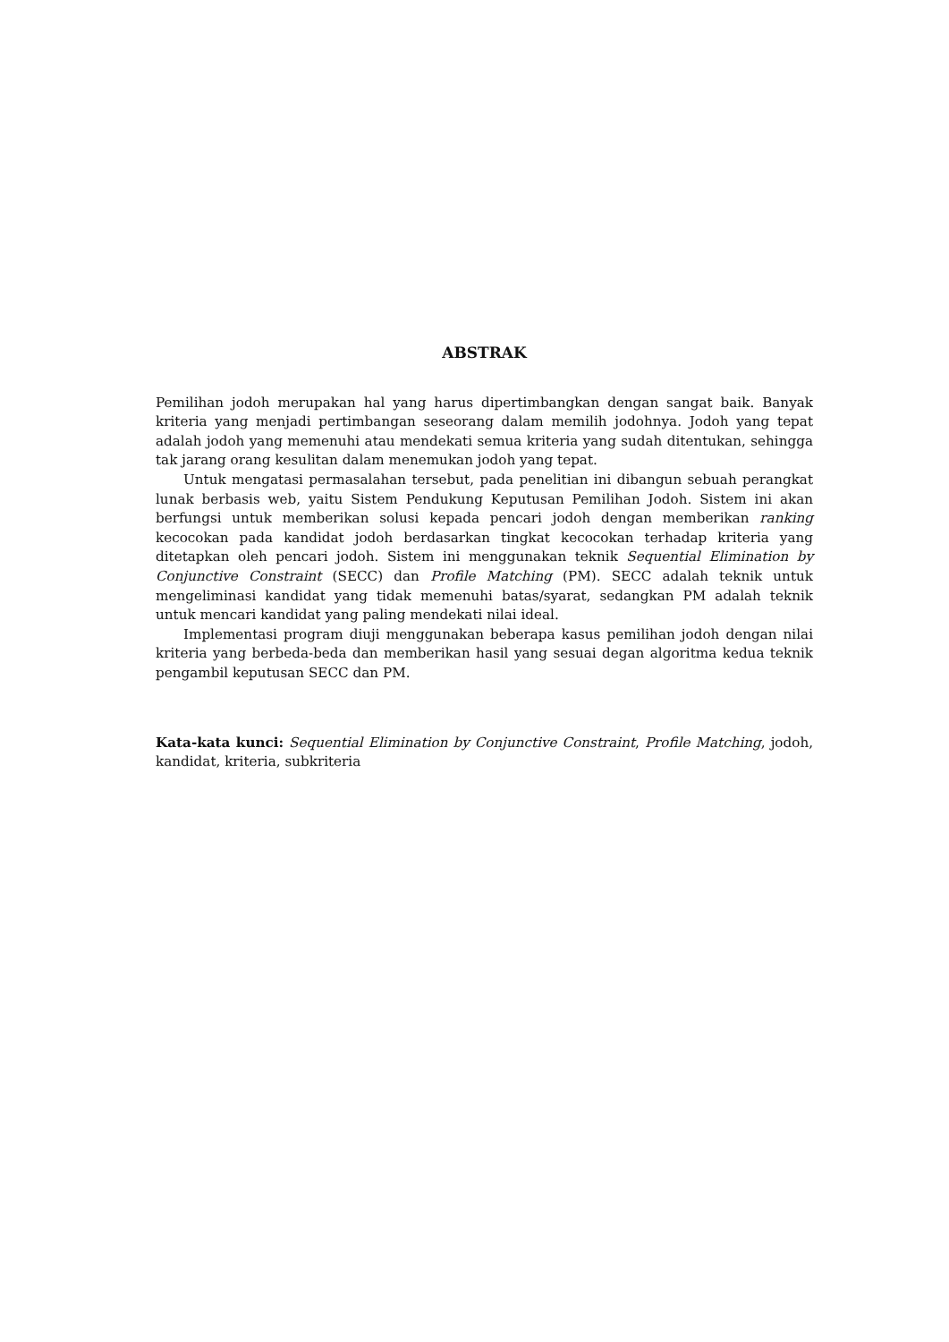ABSTRAK
Pemilihan jodoh merupakan hal yang harus dipertimbangkan dengan sangat baik. Banyak kriteria yang menjadi pertimbangan seseorang dalam memilih jodohnya. Jodoh yang tepat adalah jodoh yang memenuhi atau mendekati semua kriteria yang sudah ditentukan, sehingga tak jarang orang kesulitan dalam menemukan jodoh yang tepat.
Untuk mengatasi permasalahan tersebut, pada penelitian ini dibangun sebuah perangkat lunak berbasis web, yaitu Sistem Pendukung Keputusan Pemilihan Jodoh. Sistem ini akan berfungsi untuk memberikan solusi kepada pencari jodoh dengan memberikan ranking kecocokan pada kandidat jodoh berdasarkan tingkat kecocokan terhadap kriteria yang ditetapkan oleh pencari jodoh. Sistem ini menggunakan teknik Sequential Elimination by Conjunctive Constraint (SECC) dan Profile Matching (PM). SECC adalah teknik untuk mengeliminasi kandidat yang tidak memenuhi batas/syarat, sedangkan PM adalah teknik untuk mencari kandidat yang paling mendekati nilai ideal.
Implementasi program diuji menggunakan beberapa kasus pemilihan jodoh dengan nilai kriteria yang berbeda-beda dan memberikan hasil yang sesuai degan algoritma kedua teknik pengambil keputusan SECC dan PM.
Kata-kata kunci: Sequential Elimination by Conjunctive Constraint, Profile Matching, jodoh, kandidat, kriteria, subkriteria